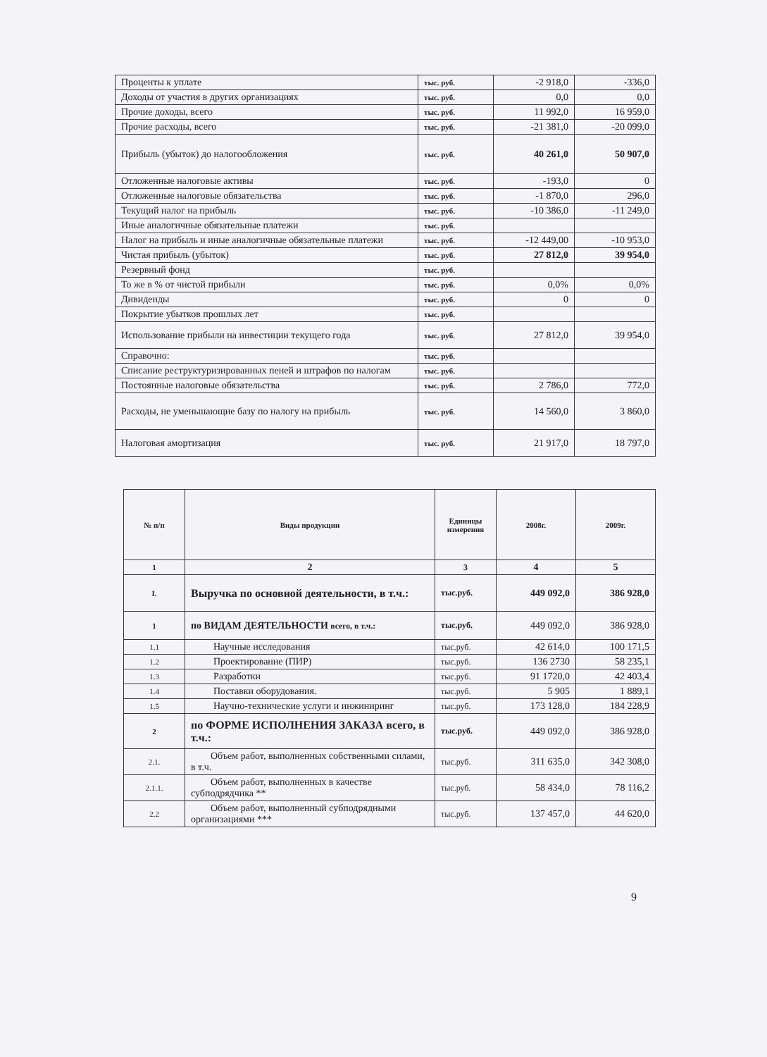| Проценты к уплате | тыс. руб. | -2 918,0 | -336,0 |
| Доходы от участия в других организациях | тыс. руб. | 0,0 | 0,0 |
| Прочие доходы, всего | тыс. руб. | 11 992,0 | 16 959,0 |
| Прочие расходы, всего | тыс. руб. | -21 381,0 | -20 099,0 |
| Прибыль (убыток) до налогообложения | тыс. руб. | 40 261,0 | 50 907,0 |
| Отложенные налоговые активы | тыс. руб. | -193,0 | 0 |
| Отложенные налоговые обязательства | тыс. руб. | -1 870,0 | 296,0 |
| Текущий налог на прибыль | тыс. руб. | -10 386,0 | -11 249,0 |
| Иные аналогичные обязательные платежи | тыс. руб. | | |
| Налог на прибыль и иные аналогичные обязательные платежи | тыс. руб. | -12 449,00 | -10 953,0 |
| Чистая прибыль (убыток) | тыс. руб. | 27 812,0 | 39 954,0 |
| Резервный фонд | тыс. руб. | | |
| То же в % от чистой прибыли | тыс. руб. | 0,0% | 0,0% |
| Дивиденды | тыс. руб. | 0 | 0 |
| Покрытие убытков прошлых лет | тыс. руб. | | |
| Использование прибыли на инвестиции текущего года | тыс. руб. | 27 812,0 | 39 954,0 |
| Справочно: | тыс. руб. | | |
| Списание реструктуризированных пеней и штрафов по налогам | тыс. руб. | | |
| Постоянные налоговые обязательства | тыс. руб. | 2 786,0 | 772,0 |
| Расходы, не уменьшающие базу по налогу на прибыль | тыс. руб. | 14 560,0 | 3 860,0 |
| Налоговая амортизация | тыс. руб. | 21 917,0 | 18 797,0 |
| № п/п | Виды продукции | Единицы измерения | 2008г. | 2009г. |
| --- | --- | --- | --- | --- |
| 1 | 2 | 3 | 4 | 5 |
| I. | Выручка по основной деятельности, в т.ч.: | тыс.руб. | 449 092,0 | 386 928,0 |
| 1 | по ВИДАМ ДЕЯТЕЛЬНОСТИ всего, в т.ч.: | тыс.руб. | 449 092,0 | 386 928,0 |
| 1.1 | Научные исследования | тыс.руб. | 42 614,0 | 100 171,5 |
| 1.2 | Проектирование (ПИР) | тыс.руб. | 136 2730 | 58 235,1 |
| 1.3 | Разработки | тыс.руб. | 91 1720,0 | 42 403,4 |
| 1.4 | Поставки оборудования. | тыс.руб. | 5 905 | 1 889,1 |
| 1.5 | Научно-технические услуги и инжиниринг | тыс.руб. | 173 128,0 | 184 228,9 |
| 2 | по ФОРМЕ ИСПОЛНЕНИЯ ЗАКАЗА всего, в т.ч.: | тыс.руб. | 449 092,0 | 386 928,0 |
| 2.1. | Объем работ, выполненных собственными силами, в т.ч. | тыс.руб. | 311 635,0 | 342 308,0 |
| 2.1.1. | Объем работ, выполненных в качестве субподрядчика ** | тыс.руб. | 58 434,0 | 78 116,2 |
| 2.2 | Объем работ, выполненный субподрядными организациями *** | тыс.руб. | 137 457,0 | 44 620,0 |
9